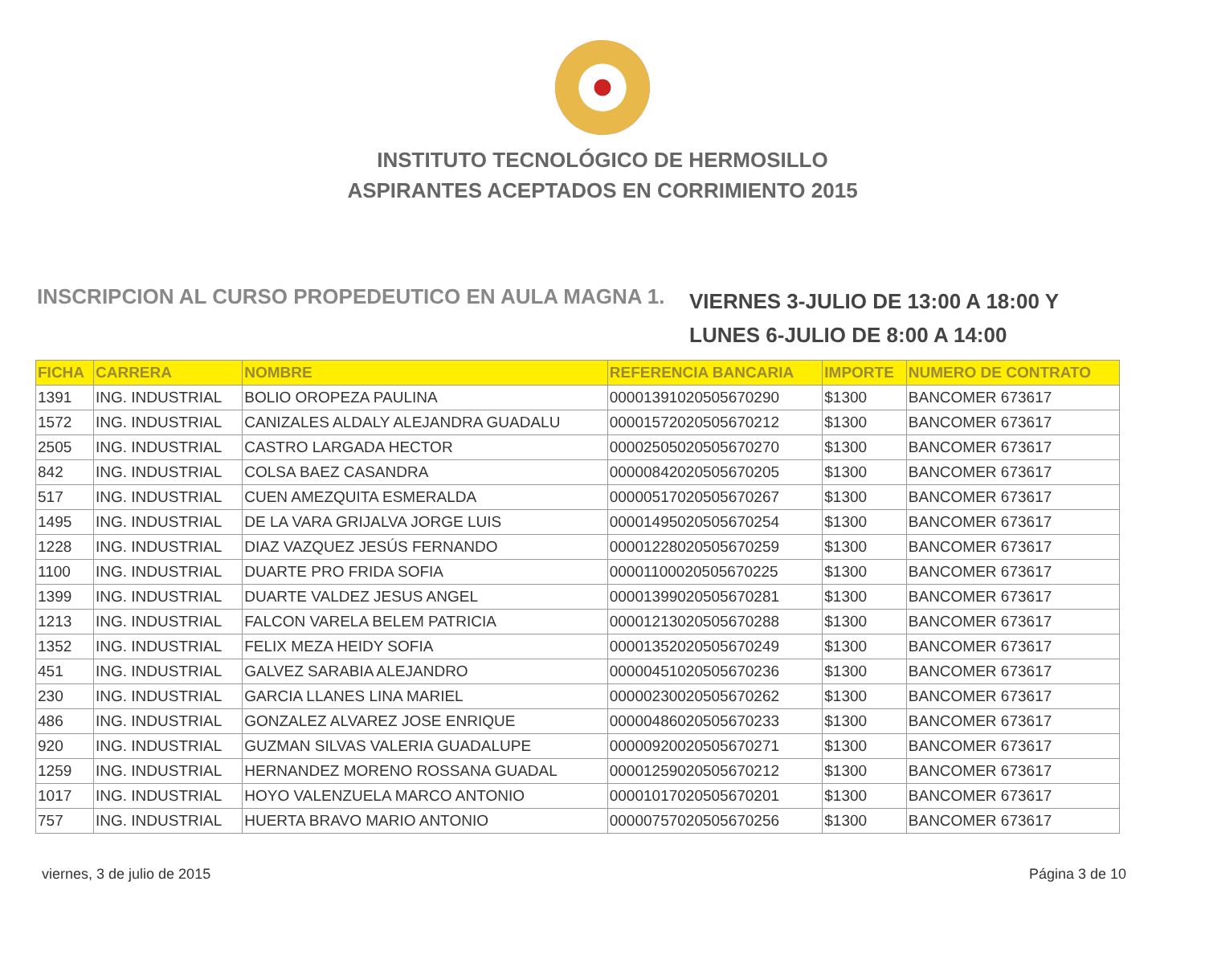INSTITUTO TECNOLÓGICO DE HERMOSILLO
ASPIRANTES ACEPTADOS EN CORRIMIENTO 2015
INSCRIPCION AL CURSO PROPEDEUTICO EN AULA MAGNA 1.
VIERNES 3-JULIO DE 13:00 A 18:00 Y
LUNES 6-JULIO DE 8:00 A 14:00
| FICHA | CARRERA | NOMBRE | REFERENCIA BANCARIA | IMPORTE | NUMERO DE CONTRATO |
| --- | --- | --- | --- | --- | --- |
| 1391 | ING. INDUSTRIAL | BOLIO OROPEZA PAULINA | 00001391020505670290 | $1300 | BANCOMER 673617 |
| 1572 | ING. INDUSTRIAL | CANIZALES ALDALY ALEJANDRA GUADALU | 00001572020505670212 | $1300 | BANCOMER 673617 |
| 2505 | ING. INDUSTRIAL | CASTRO LARGADA HECTOR | 00002505020505670270 | $1300 | BANCOMER 673617 |
| 842 | ING. INDUSTRIAL | COLSA BAEZ CASANDRA | 00000842020505670205 | $1300 | BANCOMER 673617 |
| 517 | ING. INDUSTRIAL | CUEN AMEZQUITA ESMERALDA | 00000517020505670267 | $1300 | BANCOMER 673617 |
| 1495 | ING. INDUSTRIAL | DE LA VARA GRIJALVA JORGE LUIS | 00001495020505670254 | $1300 | BANCOMER 673617 |
| 1228 | ING. INDUSTRIAL | DIAZ VAZQUEZ JESÚS FERNANDO | 00001228020505670259 | $1300 | BANCOMER 673617 |
| 1100 | ING. INDUSTRIAL | DUARTE PRO FRIDA SOFIA | 00001100020505670225 | $1300 | BANCOMER 673617 |
| 1399 | ING. INDUSTRIAL | DUARTE VALDEZ JESUS ANGEL | 00001399020505670281 | $1300 | BANCOMER 673617 |
| 1213 | ING. INDUSTRIAL | FALCON VARELA BELEM PATRICIA | 00001213020505670288 | $1300 | BANCOMER 673617 |
| 1352 | ING. INDUSTRIAL | FELIX MEZA HEIDY SOFIA | 00001352020505670249 | $1300 | BANCOMER 673617 |
| 451 | ING. INDUSTRIAL | GALVEZ SARABIA ALEJANDRO | 00000451020505670236 | $1300 | BANCOMER 673617 |
| 230 | ING. INDUSTRIAL | GARCIA LLANES LINA MARIEL | 00000230020505670262 | $1300 | BANCOMER 673617 |
| 486 | ING. INDUSTRIAL | GONZALEZ ALVAREZ JOSE ENRIQUE | 00000486020505670233 | $1300 | BANCOMER 673617 |
| 920 | ING. INDUSTRIAL | GUZMAN SILVAS VALERIA GUADALUPE | 00000920020505670271 | $1300 | BANCOMER 673617 |
| 1259 | ING. INDUSTRIAL | HERNANDEZ MORENO ROSSANA GUADAL | 00001259020505670212 | $1300 | BANCOMER 673617 |
| 1017 | ING. INDUSTRIAL | HOYO VALENZUELA MARCO ANTONIO | 00001017020505670201 | $1300 | BANCOMER 673617 |
| 757 | ING. INDUSTRIAL | HUERTA BRAVO MARIO ANTONIO | 00000757020505670256 | $1300 | BANCOMER 673617 |
viernes, 3 de julio de 2015 Página 3 de 10